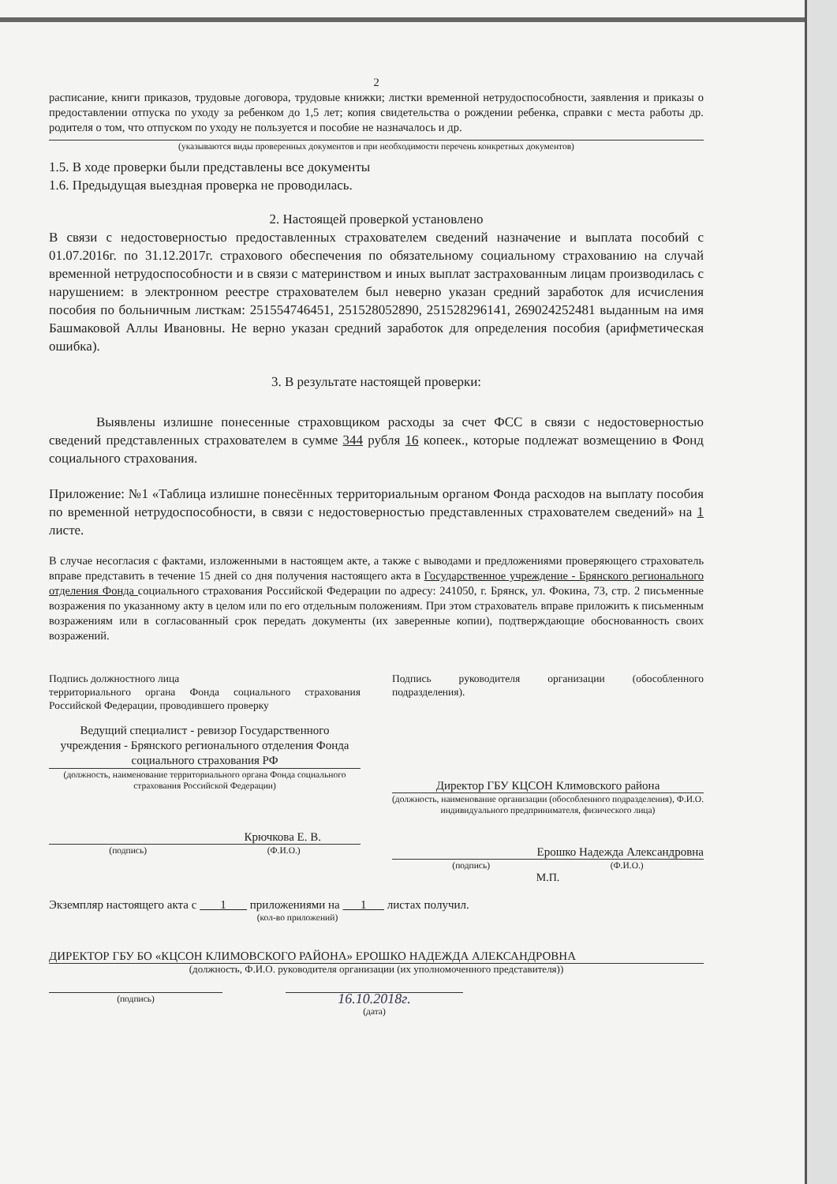2
расписание, книги приказов, трудовые договора, трудовые книжки; листки временной нетрудоспособности, заявления и приказы о предоставлении отпуска по уходу за ребенком до 1,5 лет; копия свидетельства о рождении ребенка, справки с места работы др. родителя о том, что отпуском по уходу не пользуется и пособие не назначалось и др.
(указываются виды проверенных документов и при необходимости перечень конкретных документов)
1.5. В ходе проверки были представлены все документы
1.6. Предыдущая выездная проверка не проводилась.
2. Настоящей проверкой установлено
В связи с недостоверностью предоставленных страхователем сведений назначение и выплата пособий с 01.07.2016г. по 31.12.2017г. страхового обеспечения по обязательному социальному страхованию на случай временной нетрудоспособности и в связи с материнством и иных выплат застрахованным лицам производилась с нарушением: в электронном реестре страхователем был неверно указан средний заработок для исчисления пособия по больничным листкам: 251554746451, 251528052890, 251528296141, 269024252481 выданным на имя Башмаковой Аллы Ивановны. Не верно указан средний заработок для определения пособия (арифметическая ошибка).
3. В результате настоящей проверки:
Выявлены излишне понесенные страховщиком расходы за счет ФСС в связи с недостоверностью сведений представленных страхователем в сумме 344 рубля 16 копеек., которые подлежат возмещению в Фонд социального страхования.
Приложение: №1 «Таблица излишне понесённых территориальным органом Фонда расходов на выплату пособия по временной нетрудоспособности, в связи с недостоверностью представленных страхователем сведений» на 1 листе.
В случае несогласия с фактами, изложенными в настоящем акте, а также с выводами и предложениями проверяющего страхователь вправе представить в течение 15 дней со дня получения настоящего акта в Государственное учреждение - Брянского регионального отделения Фонда социального страхования Российской Федерации по адресу: 241050, г. Брянск, ул. Фокина, 73, стр. 2 письменные возражения по указанному акту в целом или по его отдельным положениям. При этом страхователь вправе приложить к письменным возражениям или в согласованный срок передать документы (их заверенные копии), подтверждающие обоснованность своих возражений.
Подпись должностного лица
территориального органа Фонда социального страхования Российской Федерации, проводившего проверку
Ведущий специалист - ревизор Государственного учреждения - Брянского регионального отделения Фонда социального страхования РФ
(должность, наименование территориального органа Фонда социального страхования Российской Федерации)
Крючкова Е. В.
(подпись) (Ф.И.О.)
Подпись руководителя организации (обособленного подразделения).
Директор ГБУ КЦСОН Климовского района
(должность, наименование организации (обособленного подразделения), Ф.И.О. индивидуального предпринимателя, физического лица)
Ерошко Надежда Александровна
(подпись) (Ф.И.О.)
М.П.
Экземпляр настоящего акта с 1 приложениями на 1 листах получил.
(кол-во приложений)
ДИРЕКТОР ГБУ БО «КЦСОН КЛИМОВСКОГО РАЙОНА» ЕРОШКО НАДЕЖДА АЛЕКСАНДРОВНА
(должность, Ф.И.О. руководителя организации (их уполномоченного представителя))
(подпись)
16.10.2018г.
(дата)